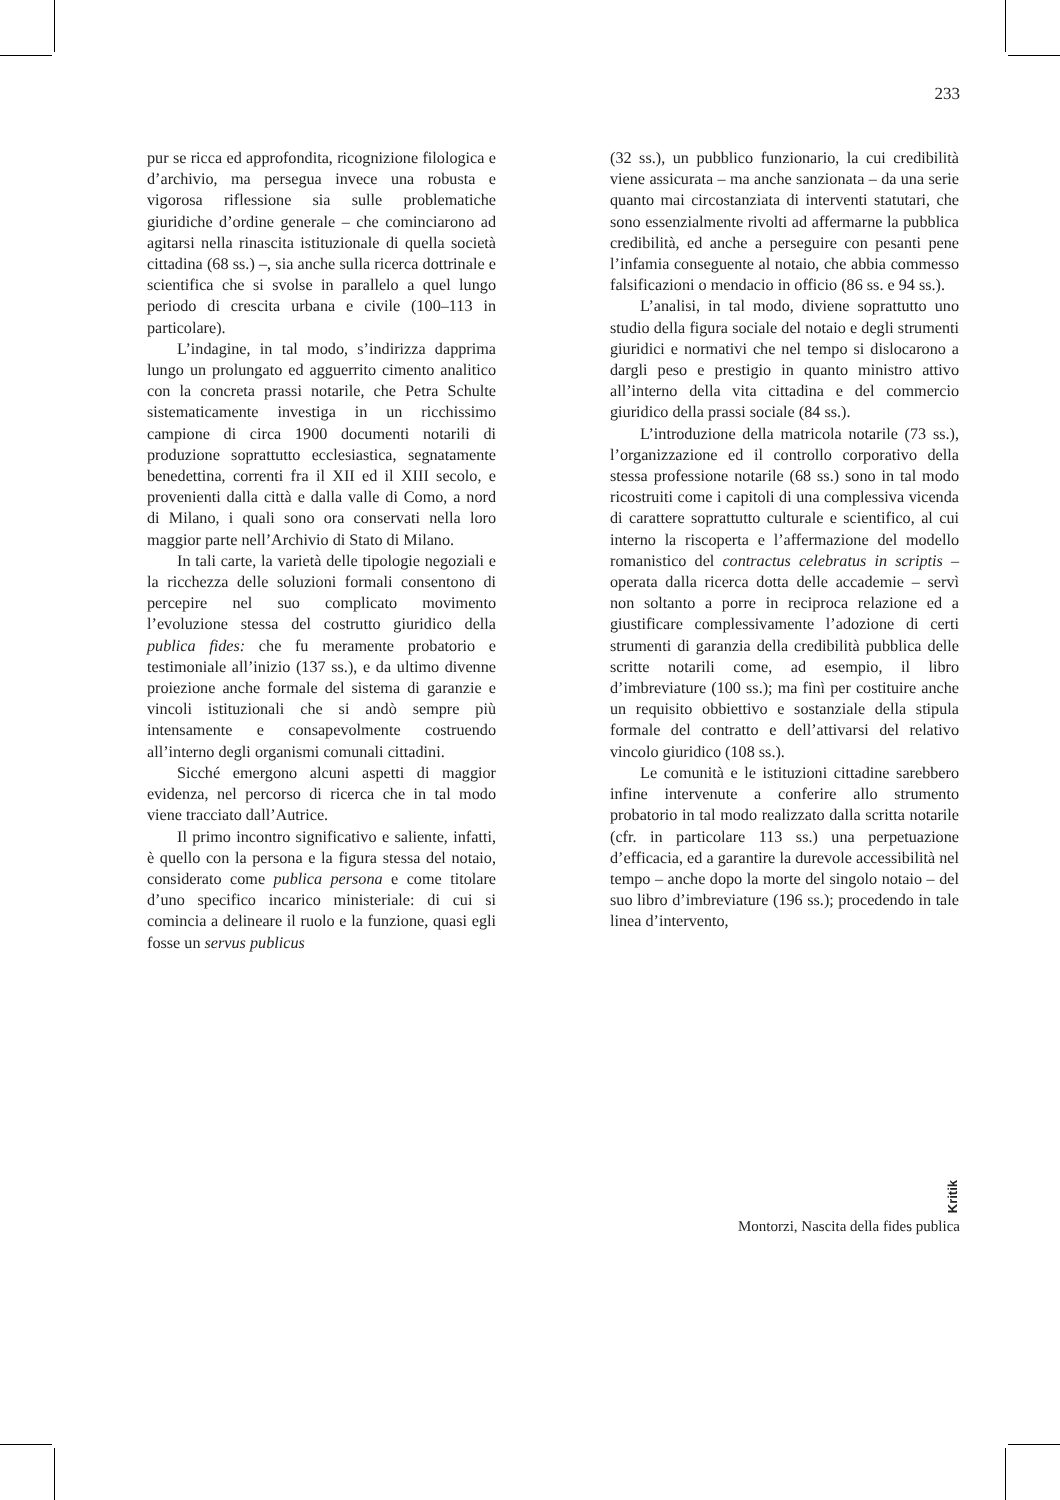233
pur se ricca ed approfondita, ricognizione filologica e d’archivio, ma persegua invece una robusta e vigorosa riflessione sia sulle problematiche giuridiche d’ordine generale – che cominciarono ad agitarsi nella rinascita istituzionale di quella società cittadina (68 ss.) –, sia anche sulla ricerca dottrinale e scientifica che si svolse in parallelo a quel lungo periodo di crescita urbana e civile (100–113 in particolare).
L’indagine, in tal modo, s’indirizza dapprima lungo un prolungato ed agguerrito cimento analitico con la concreta prassi notarile, che Petra Schulte sistematicamente investiga in un ricchissimo campione di circa 1900 documenti notarili di produzione soprattutto ecclesiastica, segnatamente benedettina, correnti fra il XII ed il XIII secolo, e provenienti dalla città e dalla valle di Como, a nord di Milano, i quali sono ora conservati nella loro maggior parte nell’Archivio di Stato di Milano.
In tali carte, la varietà delle tipologie negoziali e la ricchezza delle soluzioni formali consentono di percepire nel suo complicato movimento l’evoluzione stessa del costrutto giuridico della publica fides: che fu meramente probatorio e testimoniale all’inizio (137 ss.), e da ultimo divenne proiezione anche formale del sistema di garanzie e vincoli istituzionali che si andò sempre più intensamente e consapevolmente costruendo all’interno degli organismi comunali cittadini.
Sicché emergono alcuni aspetti di maggior evidenza, nel percorso di ricerca che in tal modo viene tracciato dall’Autrice.
Il primo incontro significativo e saliente, infatti, è quello con la persona e la figura stessa del notaio, considerato come publica persona e come titolare d’uno specifico incarico ministeriale: di cui si comincia a delineare il ruolo e la funzione, quasi egli fosse un servus publicus
(32 ss.), un pubblico funzionario, la cui credibilità viene assicurata – ma anche sanzionata – da una serie quanto mai circostanziata di interventi statutari, che sono essenzialmente rivolti ad affermarne la pubblica credibilità, ed anche a perseguire con pesanti pene l’infamia conseguente al notaio, che abbia commesso falsificazioni o mendacio in officio (86 ss. e 94 ss.).
L’analisi, in tal modo, diviene soprattutto uno studio della figura sociale del notaio e degli strumenti giuridici e normativi che nel tempo si dislocarono a dargli peso e prestigio in quanto ministro attivo all’interno della vita cittadina e del commercio giuridico della prassi sociale (84 ss.).
L’introduzione della matricola notarile (73 ss.), l’organizzazione ed il controllo corporativo della stessa professione notarile (68 ss.) sono in tal modo ricostruiti come i capitoli di una complessiva vicenda di carattere soprattutto culturale e scientifico, al cui interno la riscoperta e l’affermazione del modello romanistico del contractus celebratus in scriptis – operata dalla ricerca dotta delle accademie – servì non soltanto a porre in reciproca relazione ed a giustificare complessivamente l’adozione di certi strumenti di garanzia della credibilità pubblica delle scritte notarili come, ad esempio, il libro d’imbreviature (100 ss.); ma finì per costituire anche un requisito obbiettivo e sostanziale della stipula formale del contratto e dell’attivarsi del relativo vincolo giuridico (108 ss.).
Le comunità e le istituzioni cittadine sarebbero infine intervenute a conferire allo strumento probatorio in tal modo realizzato dalla scritta notarile (cfr. in particolare 113 ss.) una perpetuazione d’efficacia, ed a garantire la durevole accessibilità nel tempo – anche dopo la morte del singolo notaio – del suo libro d’imbreviature (196 ss.); procedendo in tale linea d’intervento,
Kritik
Montorzi, Nascita della fides publica